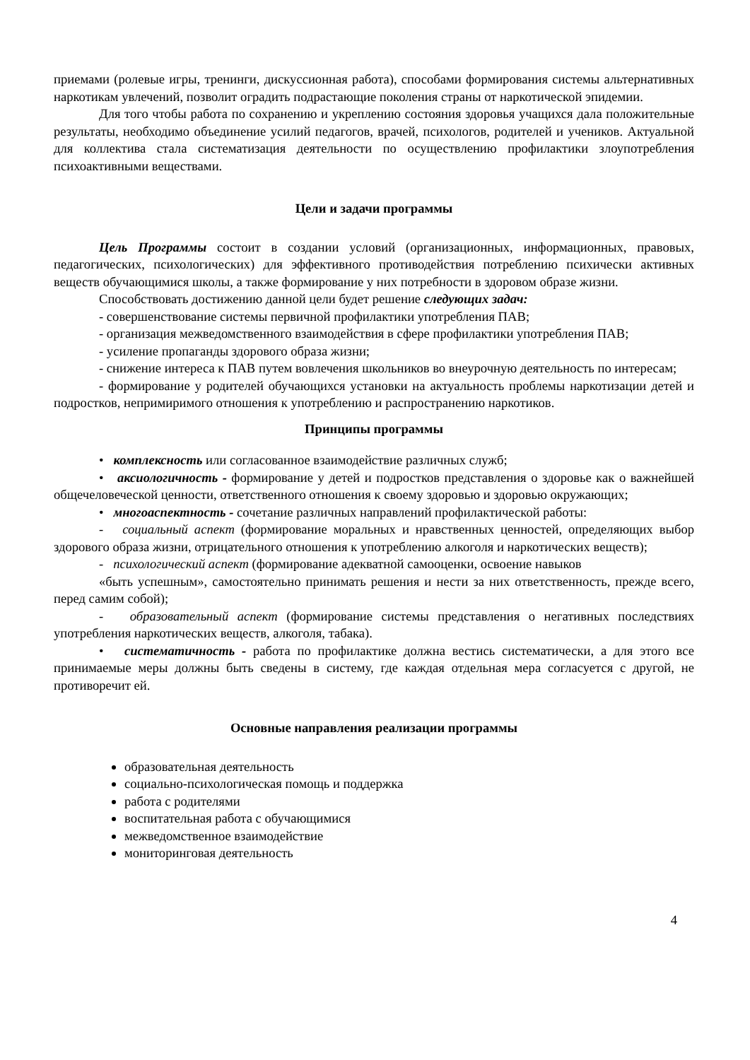приемами (ролевые игры, тренинги, дискуссионная работа), способами формирования системы альтернативных наркотикам увлечений, позволит оградить подрастающие поколения страны от наркотической эпидемии.
Для того чтобы работа по сохранению и укреплению состояния здоровья учащихся дала положительные результаты, необходимо объединение усилий педагогов, врачей, психологов, родителей и учеников. Актуальной для коллектива стала систематизация деятельности по осуществлению профилактики злоупотребления психоактивными веществами.
Цели и задачи программы
Цель Программы состоит в создании условий (организационных, информационных, правовых, педагогических, психологических) для эффективного противодействия потреблению психически активных веществ обучающимися школы, а также формирование у них потребности в здоровом образе жизни.
Способствовать достижению данной цели будет решение следующих задач:
- совершенствование системы первичной профилактики употребления ПАВ;
- организация межведомственного взаимодействия в сфере профилактики употребления ПАВ;
- усиление пропаганды здорового образа жизни;
- снижение интереса к ПАВ путем вовлечения школьников во внеурочную деятельность по интересам;
- формирование у родителей обучающихся установки на актуальность проблемы наркотизации детей и подростков, непримиримого отношения к употреблению и распространению наркотиков.
Принципы программы
• комплексность или согласованное взаимодействие различных служб;
• аксиологичность - формирование у детей и подростков представления о здоровье как о важнейшей общечеловеческой ценности, ответственного отношения к своему здоровью и здоровью окружающих;
• многоаспектность - сочетание различных направлений профилактической работы:
- социальный аспект (формирование моральных и нравственных ценностей, определяющих выбор здорового образа жизни, отрицательного отношения к употреблению алкоголя и наркотических веществ);
- психологический аспект (формирование адекватной самооценки, освоение навыков
«быть успешным», самостоятельно принимать решения и нести за них ответственность, прежде всего, перед самим собой);
- образовательный аспект (формирование системы представления о негативных последствиях употребления наркотических веществ, алкоголя, табака).
• систематичность - работа по профилактике должна вестись систематически, а для этого все принимаемые меры должны быть сведены в систему, где каждая отдельная мера согласуется с другой, не противоречит ей.
Основные направления реализации программы
образовательная деятельность
социально-психологическая помощь и поддержка
работа с родителями
воспитательная работа с обучающимися
межведомственное взаимодействие
мониторинговая деятельность
4